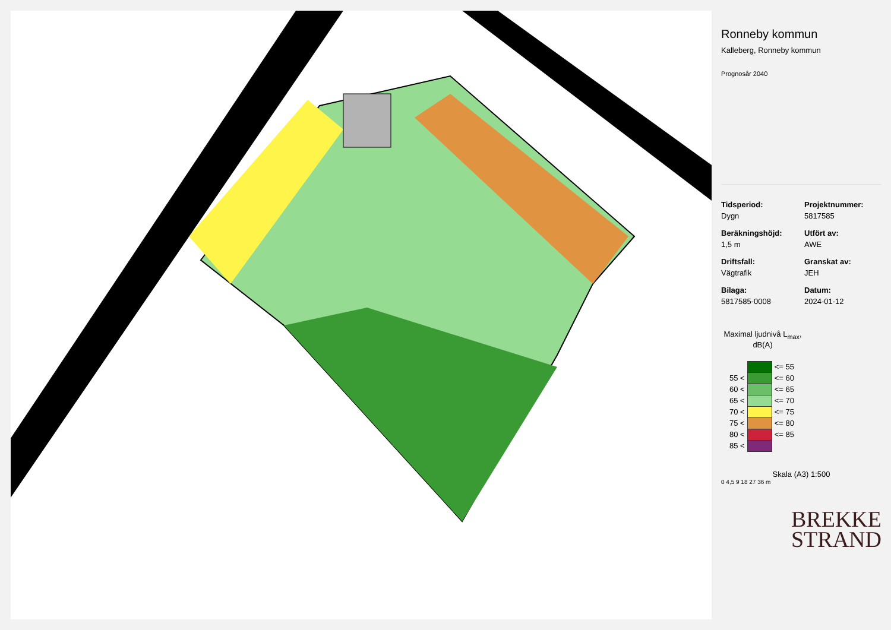Ronneby kommun
Kalleberg, Ronneby kommun
Prognosår 2040
Tidsperiod:
Dygn
Projektnummer:
5817585
Beräkningshöjd:
1,5 m
Utfört av:
AWE
Driftsfall:
Vägtrafik
Granskat av:
JEH
Bilaga:
5817585-0008
Datum:
2024-01-12
Maximal ljudnivå L<sub>max</sub>, dB(A)
| | | <= 55 |
| 55 < | | <= 60 |
| 60 < | | <= 65 |
| 65 < | | <= 70 |
| 70 < | | <= 75 |
| 75 < | | <= 80 |
| 80 < | | <= 85 |
| 85 < | | |
Skala (A3) 1:500
0 4,5 9 18 27 36 m
BREKKE
STRAND